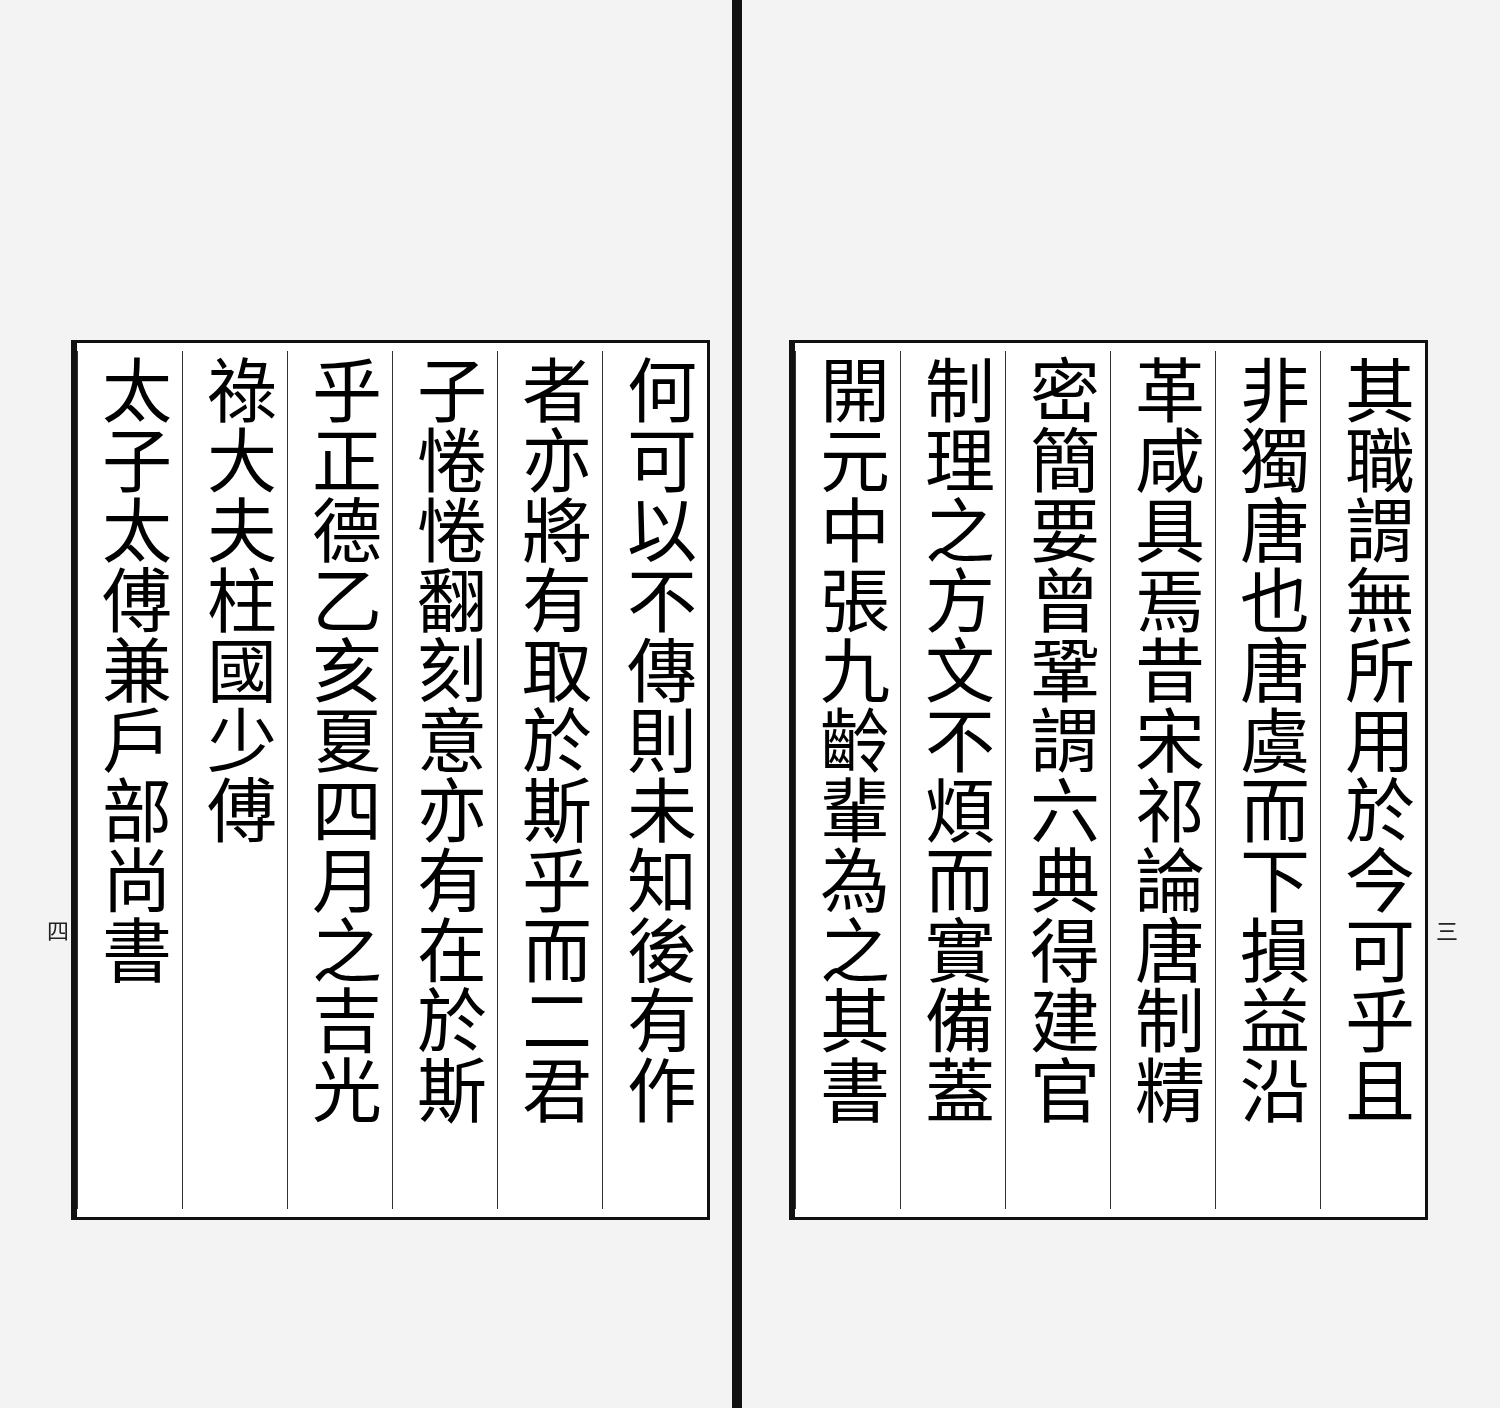三
其職謂無所用於今可乎且
非獨唐也唐虞而下損益沿
革咸具焉昔宋祁論唐制精
密簡要曾鞏謂六典得建官
制理之方文不煩而實備蓋
開元中張九齡輩為之其書
何可以不傳則未知後有作
者亦將有取於斯乎而二君
子惓惓翻刻意亦有在於斯
乎正德乙亥夏四月之吉光
祿大夫柱國少傅
太子太傅兼戶部尚書
四